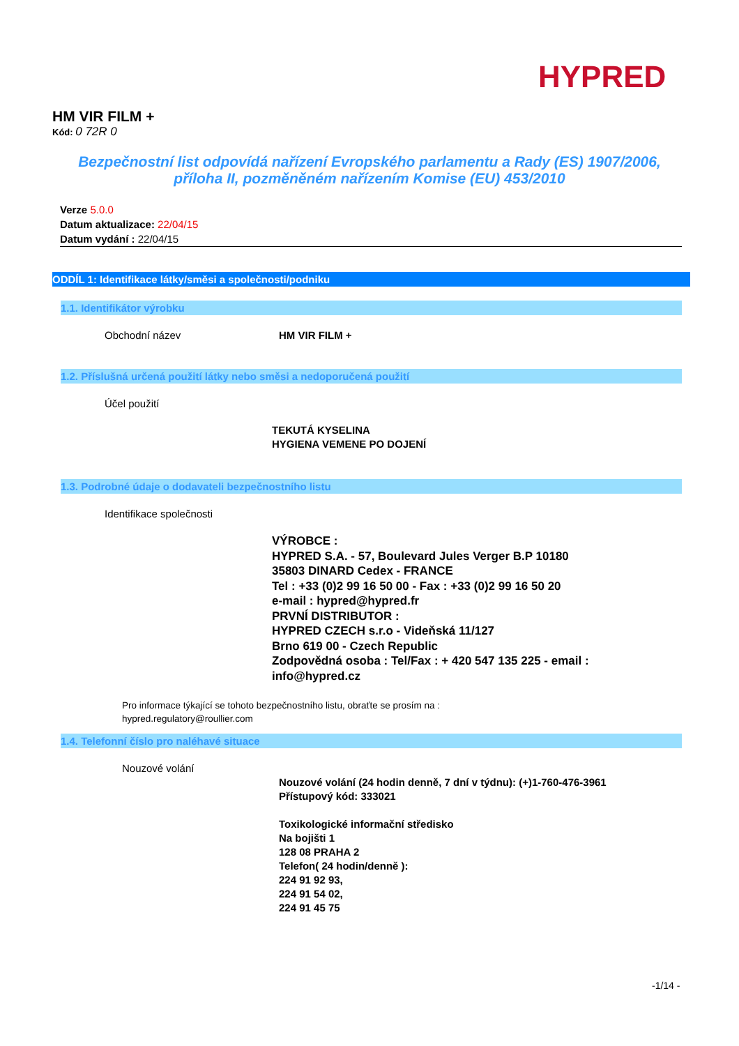HYPRED
HM VIR FILM +
Kód: 0 72R 0
Bezpečnostní list odpovídá nařízení Evropského parlamentu a Rady (ES) 1907/2006,
příloha II, pozměněném nařízením Komise (EU) 453/2010
Verze 5.0.0
Datum aktualizace: 22/04/15
Datum vydání : 22/04/15
ODDÍL 1: Identifikace látky/směsi a společnosti/podniku
1.1. Identifikátor výrobku
Obchodní název HM VIR FILM +
1.2. Příslušná určená použití látky nebo směsi a nedoporučená použití
Účel použití
TEKUTÁ KYSELINA
HYGIENA VEMENE PO DOJENÍ
1.3. Podrobné údaje o dodavateli bezpečnostního listu
Identifikace společnosti
VÝROBCE :
HYPRED S.A. - 57, Boulevard Jules Verger B.P 10180
35803 DINARD Cedex - FRANCE
Tel : +33 (0)2 99 16 50 00 - Fax : +33 (0)2 99 16 50 20
e-mail : hypred@hypred.fr
PRVNÍ DISTRIBUTOR :
HYPRED CZECH s.r.o - Videňská 11/127
Brno 619 00 - Czech Republic
Zodpovědná osoba : Tel/Fax : + 420 547 135 225 - email :
info@hypred.cz
Pro informace týkající se tohoto bezpečnostního listu, obraťte se prosím na :
hypred.regulatory@roullier.com
1.4. Telefonní číslo pro naléhavé situace
Nouzové volání
Nouzové volání (24 hodin denně, 7 dní v týdnu): (+)1-760-476-3961
Přístupový kód: 333021
Toxikologické informační středisko
Na bojišti 1
128 08 PRAHA 2
Telefon( 24 hodin/denně ):
224 91 92 93,
224 91 54 02,
224 91 45 75
-1/14 -